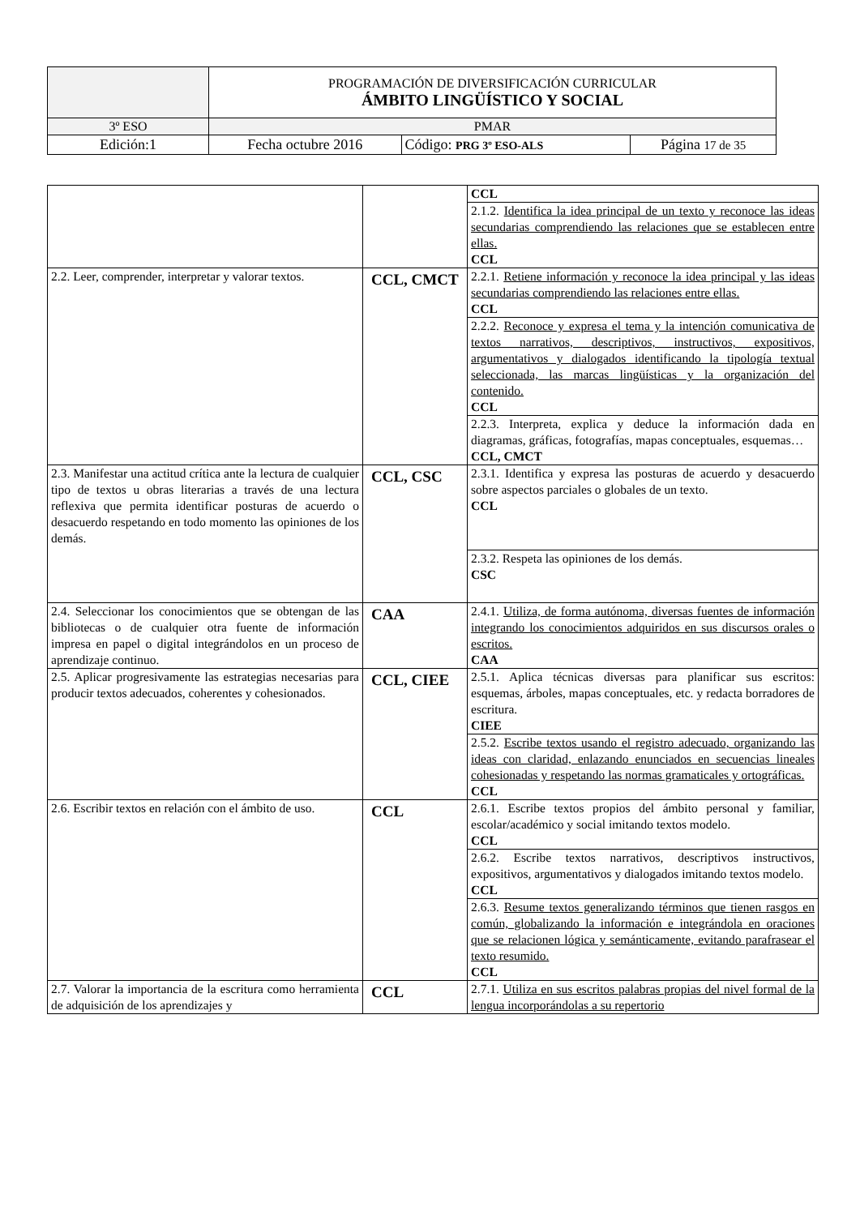| | PROGRAMACIÓN DE DIVERSIFICACIÓN CURRICULAR ÁMBITO LINGÜÍSTICO Y SOCIAL | | |
| 3º ESO | PMAR | | |
| Edición:1 | Fecha octubre 2016 | Código: PRG 3º ESO-ALS | Página 17 de 35 |
| | | CCL |
| | | 2.1.2. Identifica la idea principal de un texto y reconoce las ideas secundarias comprendiendo las relaciones que se establecen entre ellas. CCL |
| 2.2. Leer, comprender, interpretar y valorar textos. | CCL, CMCT | 2.2.1. Retiene información y reconoce la idea principal y las ideas secundarias comprendiendo las relaciones entre ellas. CCL |
| | | 2.2.2. Reconoce y expresa el tema y la intención comunicativa de textos narrativos, descriptivos, instructivos, expositivos, argumentativos y dialogados identificando la tipología textual seleccionada, las marcas lingüísticas y la organización del contenido. CCL |
| | | 2.2.3. Interpreta, explica y deduce la información dada en diagramas, gráficas, fotografías, mapas conceptuales, esquemas… CCL, CMCT |
| 2.3. Manifestar una actitud crítica ante la lectura de cualquier tipo de textos u obras literarias a través de una lectura reflexiva que permita identificar posturas de acuerdo o desacuerdo respetando en todo momento las opiniones de los demás. | CCL, CSC | 2.3.1. Identifica y expresa las posturas de acuerdo y desacuerdo sobre aspectos parciales o globales de un texto. CCL |
| | | 2.3.2. Respeta las opiniones de los demás. CSC |
| 2.4. Seleccionar los conocimientos que se obtengan de las bibliotecas o de cualquier otra fuente de información impresa en papel o digital integrándolos en un proceso de aprendizaje continuo. | CAA | 2.4.1. Utiliza, de forma autónoma, diversas fuentes de información integrando los conocimientos adquiridos en sus discursos orales o escritos. CAA |
| 2.5. Aplicar progresivamente las estrategias necesarias para producir textos adecuados, coherentes y cohesionados. | CCL, CIEE | 2.5.1. Aplica técnicas diversas para planificar sus escritos: esquemas, árboles, mapas conceptuales, etc. y redacta borradores de escritura. CIEE |
| | | 2.5.2. Escribe textos usando el registro adecuado, organizando las ideas con claridad, enlazando enunciados en secuencias lineales cohesionadas y respetando las normas gramaticales y ortográficas. CCL |
| 2.6. Escribir textos en relación con el ámbito de uso. | CCL | 2.6.1. Escribe textos propios del ámbito personal y familiar, escolar/académico y social imitando textos modelo. CCL |
| | | 2.6.2. Escribe textos narrativos, descriptivos instructivos, expositivos, argumentativos y dialogados imitando textos modelo. CCL |
| | | 2.6.3. Resume textos generalizando términos que tienen rasgos en común, globalizando la información e integrándola en oraciones que se relacionen lógica y semánticamente, evitando parafrasear el texto resumido. CCL |
| 2.7. Valorar la importancia de la escritura como herramienta de adquisición de los aprendizajes y | CCL | 2.7.1. Utiliza en sus escritos palabras propias del nivel formal de la lengua incorporándolas a su repertorio |